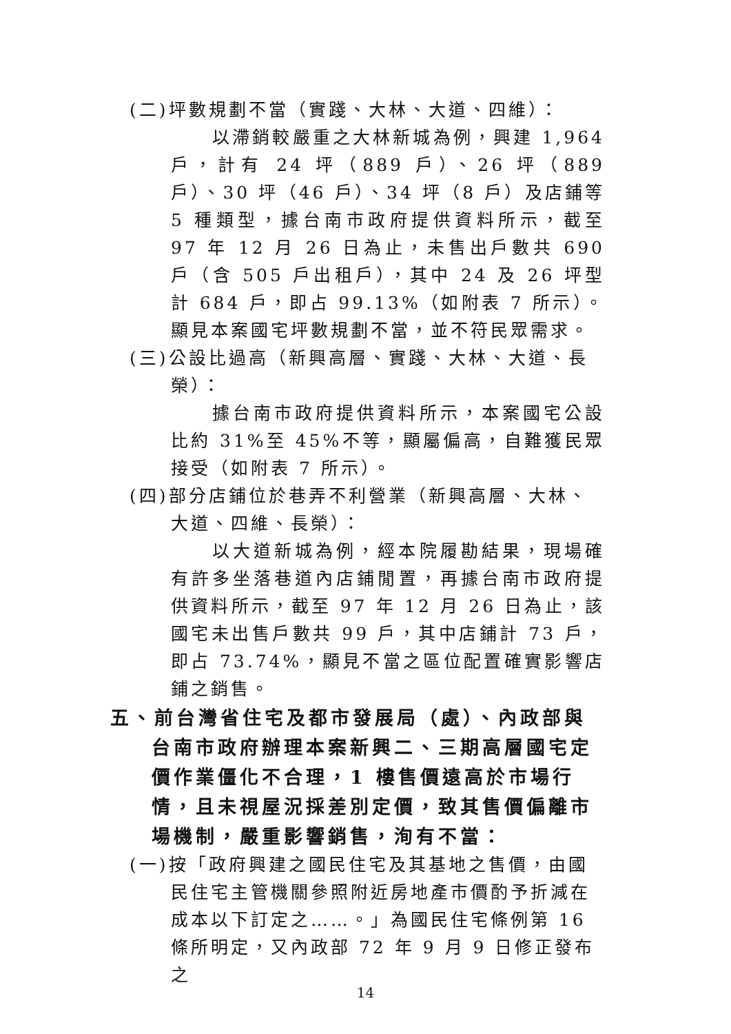(二)坪數規劃不當（實踐、大林、大道、四維）：
以滯銷較嚴重之大林新城為例，興建 1,964 戶，計有 24 坪（889 戶）、26 坪（889 戶）、30 坪（46 戶）、34 坪（8 戶）及店鋪等 5 種類型，據台南市政府提供資料所示，截至 97 年 12 月 26 日為止，未售出戶數共 690 戶（含 505 戶出租戶），其中 24 及 26 坪型計 684 戶，即占 99.13%（如附表 7 所示）。顯見本案國宅坪數規劃不當，並不符民眾需求。
(三)公設比過高（新興高層、實踐、大林、大道、長榮）：
據台南市政府提供資料所示，本案國宅公設比約 31%至 45%不等，顯屬偏高，自難獲民眾接受（如附表 7 所示）。
(四)部分店鋪位於巷弄不利營業（新興高層、大林、大道、四維、長榮）：
以大道新城為例，經本院履勘結果，現場確有許多坐落巷道內店鋪閒置，再據台南市政府提供資料所示，截至 97 年 12 月 26 日為止，該國宅未出售戶數共 99 戶，其中店鋪計 73 戶，即占 73.74%，顯見不當之區位配置確實影響店鋪之銷售。
五、前台灣省住宅及都市發展局（處）、內政部與台南市政府辦理本案新興二、三期高層國宅定價作業僵化不合理，1 樓售價遠高於市場行情，且未視屋況採差別定價，致其售價偏離市場機制，嚴重影響銷售，洵有不當：
(一)按「政府興建之國民住宅及其基地之售價，由國民住宅主管機關參照附近房地產市價酌予折減在成本以下訂定之……。」為國民住宅條例第 16 條所明定，又內政部 72 年 9 月 9 日修正發布之
14